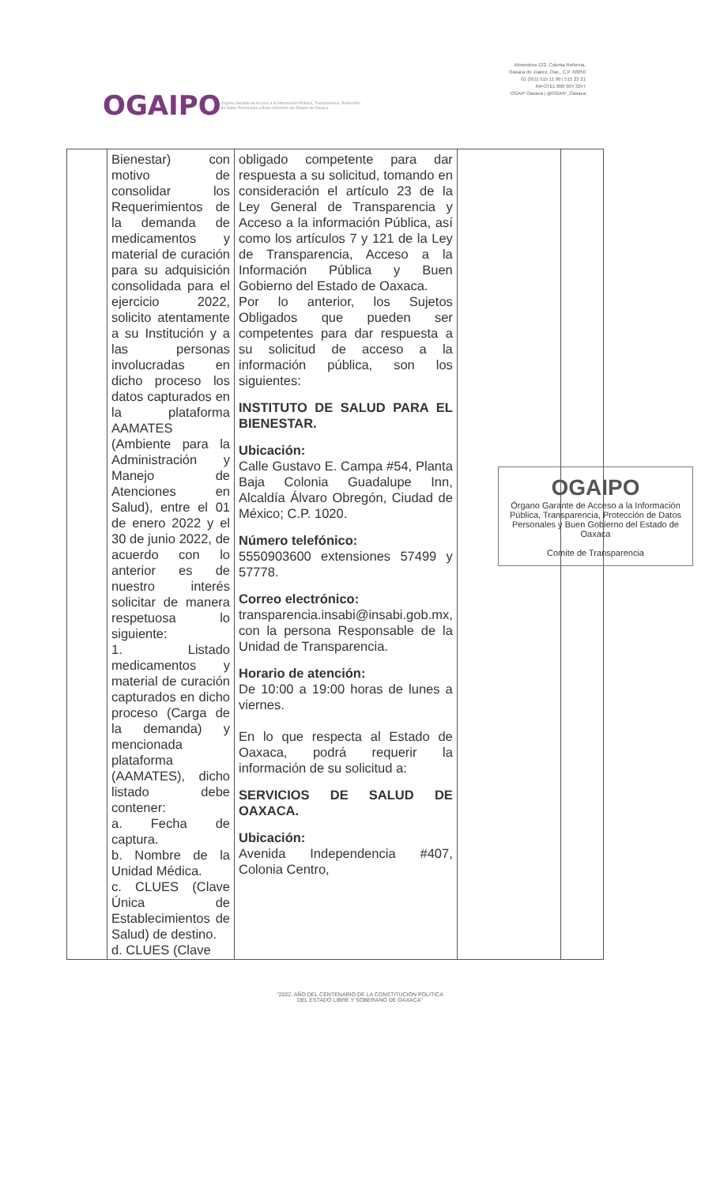OGAIPO Órgano Garante de Acceso a la Información Pública, Transparencia, Protección de Datos Personales y Buen Gobierno del Estado de Oaxaca
Almendros 122, Colonia Reforma,
Oaxaca de Juárez, Oax., C.P. 68050
01 (951) 515 11 90 | 515 23 21
INFOTEL 800 004 3247
OGAIP Oaxaca | @OGAIP_Oaxaca
| | Bienestar) con motivo de consolidar los Requerimientos de la demanda de medicamentos y material de curación para su adquisición consolidada para el ejercicio 2022, solicito atentamente a su Institución y a las personas involucradas en dicho proceso los datos capturados en la plataforma AAMATES (Ambiente para la Administración y Manejo de Atenciones en Salud), entre el 01 de enero 2022 y el 30 de junio 2022, de acuerdo con lo anterior es de nuestro interés solicitar de manera respetuosa lo siguiente: 1. Listado medicamentos y material de curación capturados en dicho proceso (Carga de la demanda) y mencionada plataforma (AAMATES), dicho listado debe contener: a. Fecha de captura. b. Nombre de la Unidad Médica. c. CLUES (Clave Única de Establecimientos de Salud) de destino. d. CLUES (Clave | obligado competente para dar respuesta a su solicitud, tomando en consideración el artículo 23 de la Ley General de Transparencia y Acceso a la información Pública, así como los artículos 7 y 121 de la Ley de Transparencia, Acceso a la Información Pública y Buen Gobierno del Estado de Oaxaca. Por lo anterior, los Sujetos Obligados que pueden ser competentes para dar respuesta a su solicitud de acceso a la información pública, son los siguientes: INSTITUTO DE SALUD PARA EL BIENESTAR. Ubicación: Calle Gustavo E. Campa #54, Planta Baja Colonia Guadalupe Inn, Alcaldía Álvaro Obregón, Ciudad de México; C.P. 1020. Número telefónico: 5550903600 extensiones 57499 y 57778. Correo electrónico: transparencia.insabi@insabi.gob.mx, con la persona Responsable de la Unidad de Transparencia. Horario de atención: De 10:00 a 19:00 horas de lunes a viernes. En lo que respecta al Estado de Oaxaca, podrá requerir la información de su solicitud a: SERVICIOS DE SALUD DE OAXACA. Ubicación: Avenida Independencia #407, Colonia Centro, | | |
OGAIPO
Órgano Garante de Acceso a la Información Pública, Transparencia, Protección de Datos Personales y Buen Gobierno del Estado de Oaxaca
Comite de Transparencia
"2022, AÑO DEL CENTENARIO DE LA CONSTITUCIÓN POLÍTICA
DEL ESTADO LIBRE Y SOBERANO DE OAXACA"